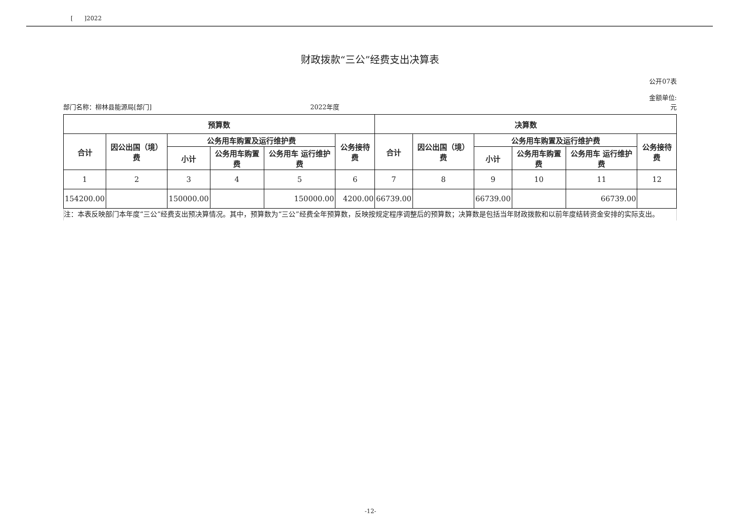[ ]2022
财政拨款“三公”经费支出决算表
公开07表
部门名称：柳林县能源局[部门]
2022年度
金额单位:
元
| 预算数 | | | | | | 决算数 | | | | | |
| --- | --- | --- | --- | --- | --- | --- | --- | --- | --- | --- | --- |
| 合计 | 因公出国（境）费 | 公务用车购置及运行维护费 | | | 公务接待费 | 合计 | 因公出国（境）费 | 公务用车购置及运行维护费 | | | 公务接待费 |
| | | 小计 | 公务用车购置费 | 公务用车 运行维护费 | | | | 小计 | 公务用车购置费 | 公务用车 运行维护费 | |
| 1 | 2 | 3 | 4 | 5 | 6 | 7 | 8 | 9 | 10 | 11 | 12 |
| 154200.00 | | 150000.00 | | 150000.00 | 4200.00 | 66739.00 | | 66739.00 | | 66739.00 | |
注：本表反映部门本年度“三公”经费支出预决算情况。其中，预算数为“三公”经费全年预算数，反映按规定程序调整后的预算数；决算数是包括当年财政拨款和以前年度结转资金安排的实际支出。
-12-